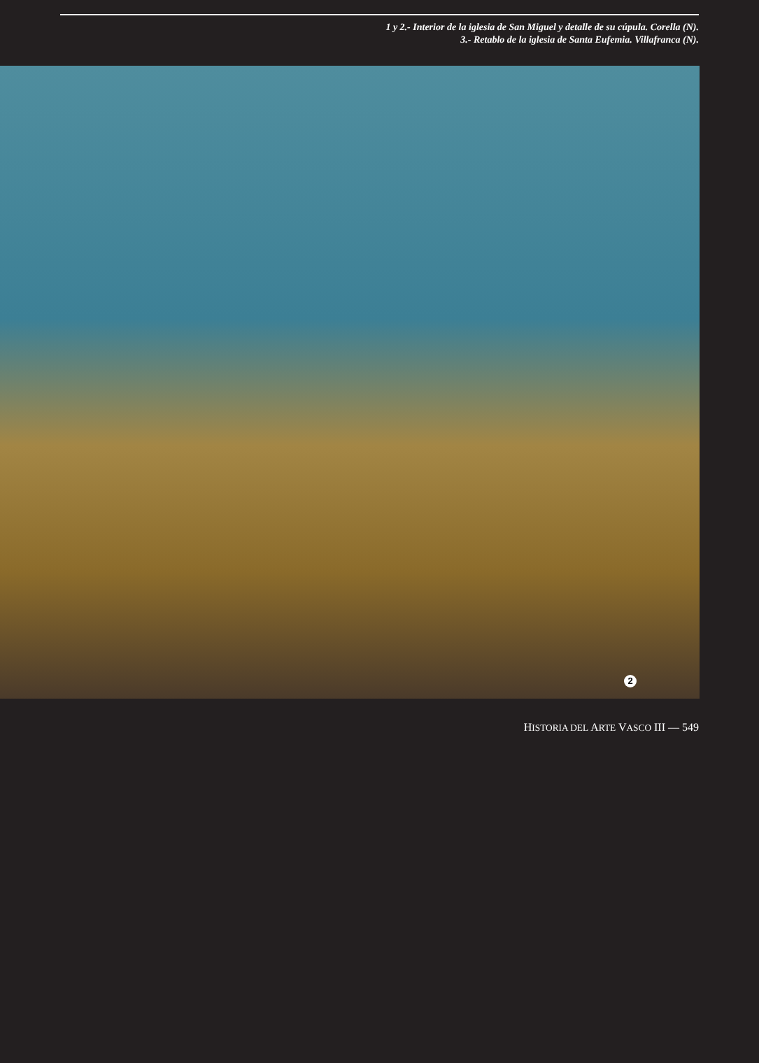1 y 2.- Interior de la iglesia de San Miguel y detalle de su cúpula. Corella (N).
3.- Retablo de la iglesia de Santa Eufemia. Villafranca (N).
2
HISTORIA DEL ARTE VASCO III — 549